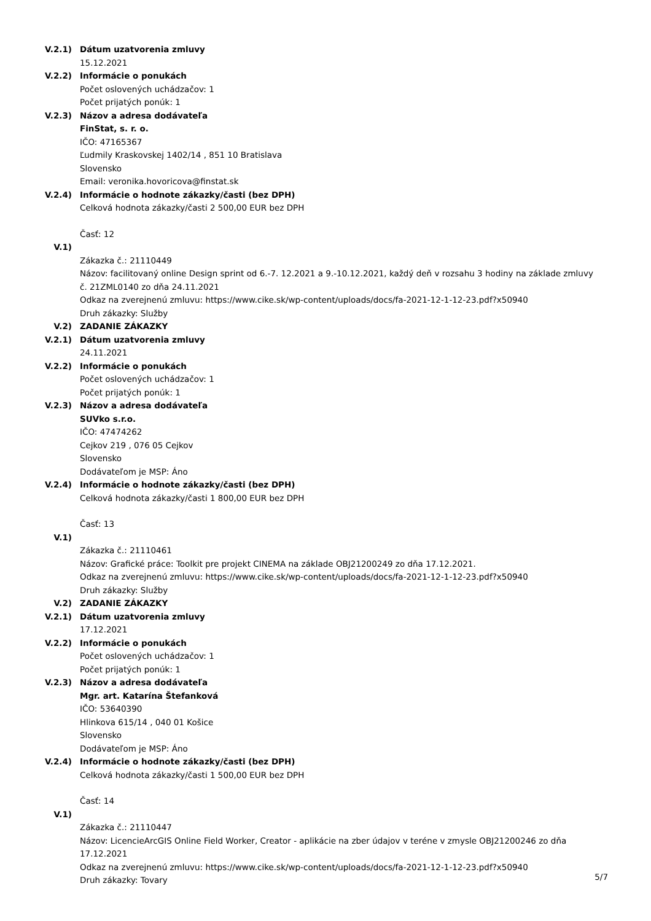V.2.1) Dátum uzatvorenia zmluvy
15.12.2021
V.2.2) Informácie o ponukách
Počet oslovených uchádzačov: 1
Počet prijatých ponúk: 1
V.2.3) Názov a adresa dodávateľa
FinStat, s. r. o.
IČO: 47165367
Ľudmily Kraskovskej 1402/14 , 851 10 Bratislava
Slovensko
Email: veronika.hovoricova@finstat.sk
V.2.4) Informácie o hodnote zákazky/časti (bez DPH)
Celková hodnota zákazky/časti 2 500,00 EUR bez DPH
Časť: 12
V.1)
Zákazka č.: 21110449
Názov: facilitovaný online Design sprint od 6.-7. 12.2021 a 9.-10.12.2021, každý deň v rozsahu 3 hodiny na základe zmluvy č. 21ZML0140 zo dňa 24.11.2021
Odkaz na zverejnenú zmluvu: https://www.cike.sk/wp-content/uploads/docs/fa-2021-12-1-12-23.pdf?x50940
Druh zákazky: Služby
V.2) ZADANIE ZÁKAZKY
V.2.1) Dátum uzatvorenia zmluvy
24.11.2021
V.2.2) Informácie o ponukách
Počet oslovených uchádzačov: 1
Počet prijatých ponúk: 1
V.2.3) Názov a adresa dodávateľa
SUVko s.r.o.
IČO: 47474262
Cejkov 219 , 076 05 Cejkov
Slovensko
Dodávateľom je MSP: Áno
V.2.4) Informácie o hodnote zákazky/časti (bez DPH)
Celková hodnota zákazky/časti 1 800,00 EUR bez DPH
Časť: 13
V.1)
Zákazka č.: 21110461
Názov: Grafické práce: Toolkit pre projekt CINEMA na základe OBJ21200249 zo dňa 17.12.2021.
Odkaz na zverejnenú zmluvu: https://www.cike.sk/wp-content/uploads/docs/fa-2021-12-1-12-23.pdf?x50940
Druh zákazky: Služby
V.2) ZADANIE ZÁKAZKY
V.2.1) Dátum uzatvorenia zmluvy
17.12.2021
V.2.2) Informácie o ponukách
Počet oslovených uchádzačov: 1
Počet prijatých ponúk: 1
V.2.3) Názov a adresa dodávateľa
Mgr. art. Katarína Štefanková
IČO: 53640390
Hlinkova 615/14 , 040 01 Košice
Slovensko
Dodávateľom je MSP: Áno
V.2.4) Informácie o hodnote zákazky/časti (bez DPH)
Celková hodnota zákazky/časti 1 500,00 EUR bez DPH
Časť: 14
V.1)
Zákazka č.: 21110447
Názov: LicencieArcGIS Online Field Worker, Creator - aplikácie na zber údajov v teréne v zmysle OBJ21200246 zo dňa 17.12.2021
Odkaz na zverejnenú zmluvu: https://www.cike.sk/wp-content/uploads/docs/fa-2021-12-1-12-23.pdf?x50940
Druh zákazky: Tovary
5/7